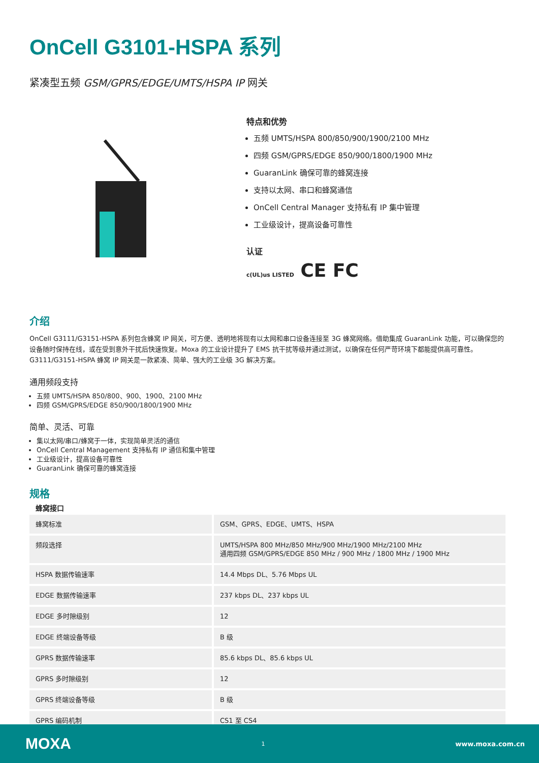OnCell G3101-HSPA 系列
紧凑型五频 GSM/GPRS/EDGE/UMTS/HSPA IP 网关
特点和优势
五频 UMTS/HSPA 800/850/900/1900/2100 MHz
四频 GSM/GPRS/EDGE 850/900/1800/1900 MHz
GuaranLink 确保可靠的蜂窝连接
支持以太网、串口和蜂窝通信
OnCell Central Manager 支持私有 IP 集中管理
工业级设计，提高设备可靠性
认证
c(UL)us LISTED CE FC
介绍
OnCell G3111/G3151-HSPA 系列包含蜂窝 IP 网关，可方便、透明地将现有以太网和串口设备连接至 3G 蜂窝网络。借助集成 GuaranLink 功能，可以确保您的设备随时保持在线，或在受到意外干扰后快速恢复。Moxa 的工业设计提升了 EMS 抗干扰等级并通过测试，以确保在任何严苛环境下都能提供高可靠性。G3111/G3151-HSPA 蜂窝 IP 网关是一款紧凑、简单、强大的工业级 3G 解决方案。
通用频段支持
五频 UMTS/HSPA 850/800、900、1900、2100 MHz
四频 GSM/GPRS/EDGE 850/900/1800/1900 MHz
简单、灵活、可靠
集以太网/串口/蜂窝于一体，实现简单灵活的通信
OnCell Central Management 支持私有 IP 通信和集中管理
工业级设计，提高设备可靠性
GuaranLink 确保可靠的蜂窝连接
规格
蜂窝接口
| 蜂窝标准 | GSM、GPRS、EDGE、UMTS、HSPA |
| 频段选择 | UMTS/HSPA 800 MHz/850 MHz/900 MHz/1900 MHz/2100 MHz 通用四频 GSM/GPRS/EDGE 850 MHz / 900 MHz / 1800 MHz / 1900 MHz |
| HSPA 数据传输速率 | 14.4 Mbps DL、5.76 Mbps UL |
| EDGE 数据传输速率 | 237 kbps DL、237 kbps UL |
| EDGE 多时隙级别 | 12 |
| EDGE 终端设备等级 | B 级 |
| GPRS 数据传输速率 | 85.6 kbps DL、85.6 kbps UL |
| GPRS 多时隙级别 | 12 |
| GPRS 终端设备等级 | B 级 |
| GPRS 编码机制 | CS1 至 CS4 |
MOXA 1 www.moxa.com.cn